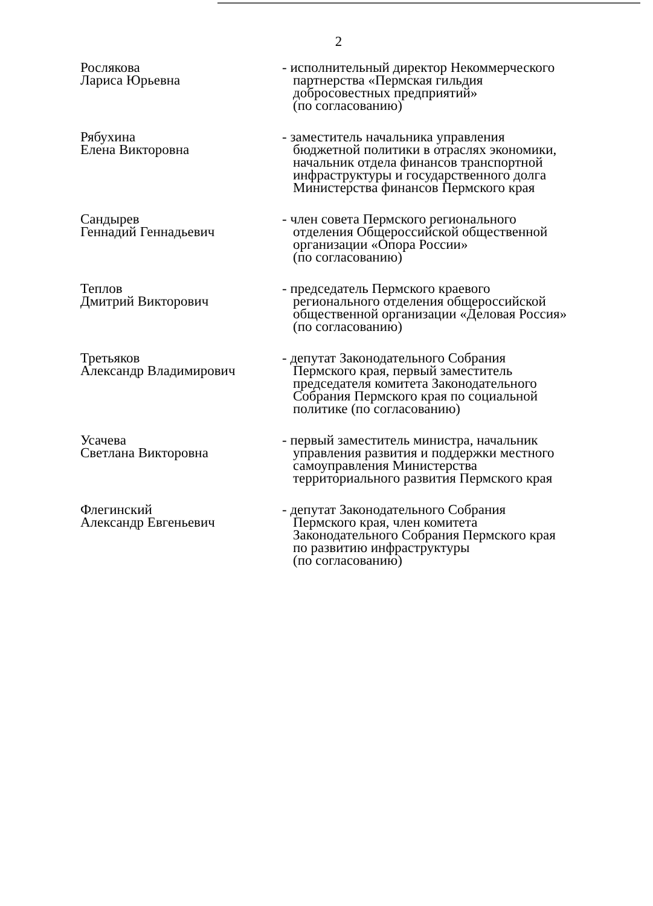2
Рослякова
Лариса Юрьевна
- исполнительный директор Некоммерческого
партнерства «Пермская гильдия
добросовестных предприятий»
(по согласованию)
Рябухина
Елена Викторовна
- заместитель начальника управления
бюджетной политики в отраслях экономики,
начальник отдела финансов транспортной
инфраструктуры и государственного долга
Министерства финансов Пермского края
Сандырев
Геннадий Геннадьевич
- член совета Пермского регионального
отделения Общероссийской общественной
организации «Опора России»
(по согласованию)
Теплов
Дмитрий Викторович
- председатель Пермского краевого
регионального отделения общероссийской
общественной организации «Деловая Россия»
(по согласованию)
Третьяков
Александр Владимирович
- депутат Законодательного Собрания
Пермского края, первый заместитель
председателя комитета Законодательного
Собрания Пермского края по социальной
политике (по согласованию)
Усачева
Светлана Викторовна
- первый заместитель министра, начальник
управления развития и поддержки местного
самоуправления Министерства
территориального развития Пермского края
Флегинский
Александр Евгеньевич
- депутат Законодательного Собрания
Пермского края, член комитета
Законодательного Собрания Пермского края
по развитию инфраструктуры
(по согласованию)